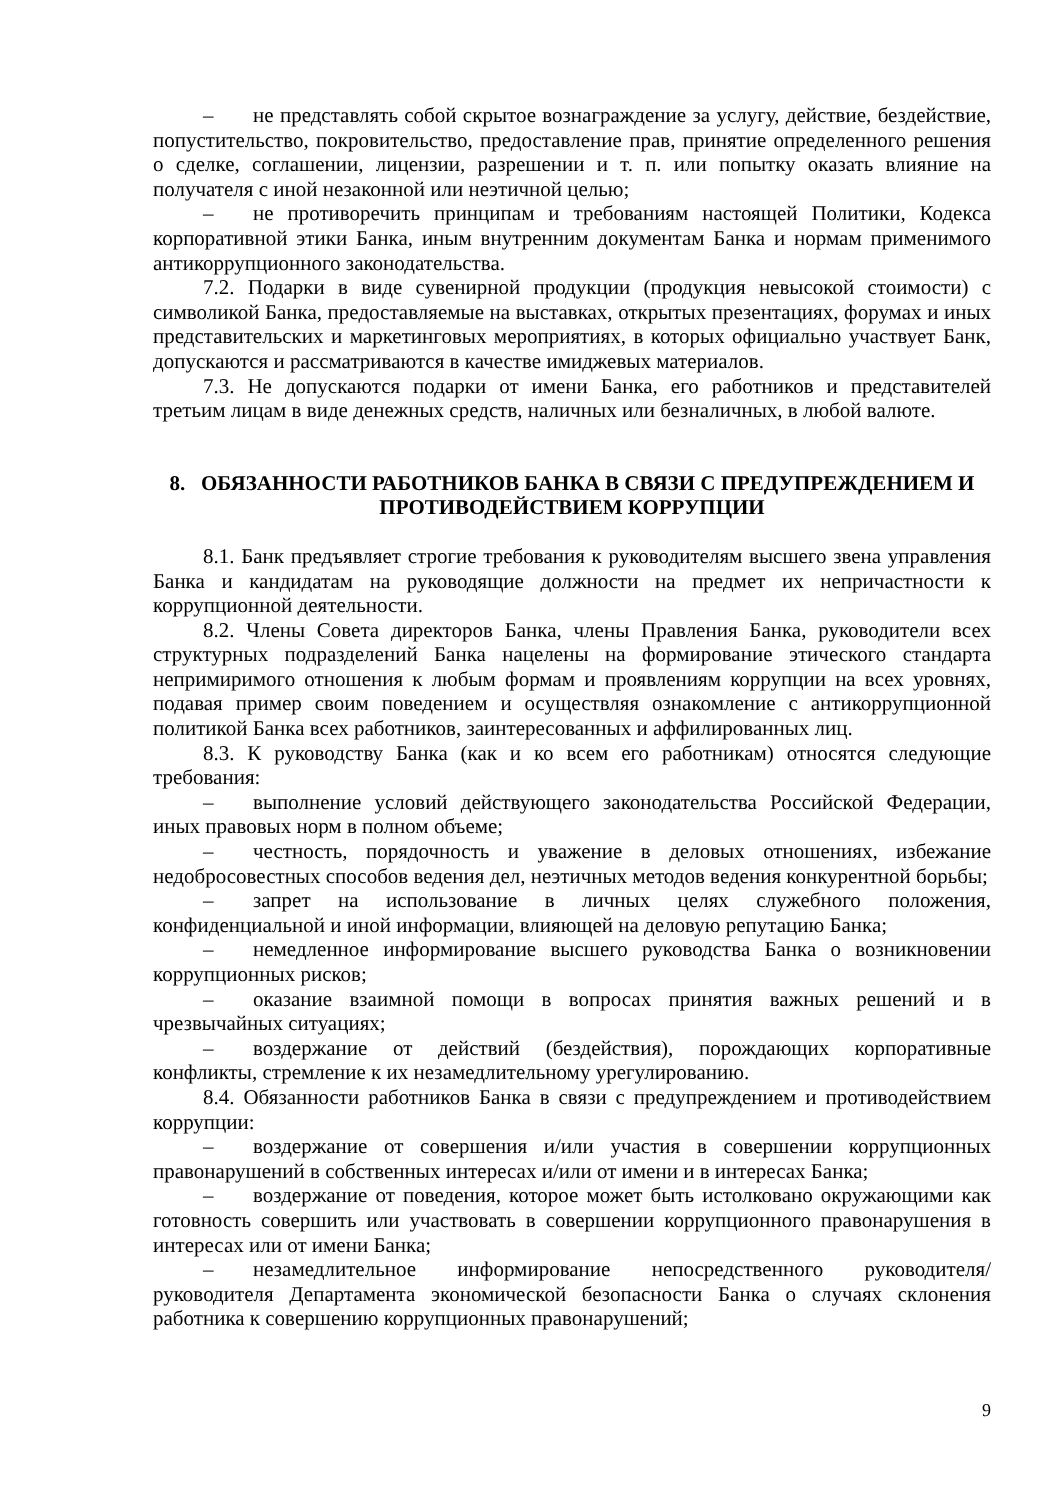– не представлять собой скрытое вознаграждение за услугу, действие, бездействие, попустительство, покровительство, предоставление прав, принятие определенного решения о сделке, соглашении, лицензии, разрешении и т. п. или попытку оказать влияние на получателя с иной незаконной или неэтичной целью;
– не противоречить принципам и требованиям настоящей Политики, Кодекса корпоративной этики Банка, иным внутренним документам Банка и нормам применимого антикоррупционного законодательства.
7.2. Подарки в виде сувенирной продукции (продукция невысокой стоимости) с символикой Банка, предоставляемые на выставках, открытых презентациях, форумах и иных представительских и маркетинговых мероприятиях, в которых официально участвует Банк, допускаются и рассматриваются в качестве имиджевых материалов.
7.3. Не допускаются подарки от имени Банка, его работников и представителей третьим лицам в виде денежных средств, наличных или безналичных, в любой валюте.
8. ОБЯЗАННОСТИ РАБОТНИКОВ БАНКА В СВЯЗИ С ПРЕДУПРЕЖДЕНИЕМ И ПРОТИВОДЕЙСТВИЕМ КОРРУПЦИИ
8.1. Банк предъявляет строгие требования к руководителям высшего звена управления Банка и кандидатам на руководящие должности на предмет их непричастности к коррупционной деятельности.
8.2. Члены Совета директоров Банка, члены Правления Банка, руководители всех структурных подразделений Банка нацелены на формирование этического стандарта непримиримого отношения к любым формам и проявлениям коррупции на всех уровнях, подавая пример своим поведением и осуществляя ознакомление с антикоррупционной политикой Банка всех работников, заинтересованных и аффилированных лиц.
8.3. К руководству Банка (как и ко всем его работникам) относятся следующие требования:
– выполнение условий действующего законодательства Российской Федерации, иных правовых норм в полном объеме;
– честность, порядочность и уважение в деловых отношениях, избежание недобросовестных способов ведения дел, неэтичных методов ведения конкурентной борьбы;
– запрет на использование в личных целях служебного положения, конфиденциальной и иной информации, влияющей на деловую репутацию Банка;
– немедленное информирование высшего руководства Банка о возникновении коррупционных рисков;
– оказание взаимной помощи в вопросах принятия важных решений и в чрезвычайных ситуациях;
– воздержание от действий (бездействия), порождающих корпоративные конфликты, стремление к их незамедлительному урегулированию.
8.4. Обязанности работников Банка в связи с предупреждением и противодействием коррупции:
– воздержание от совершения и/или участия в совершении коррупционных правонарушений в собственных интересах и/или от имени и в интересах Банка;
– воздержание от поведения, которое может быть истолковано окружающими как готовность совершить или участвовать в совершении коррупционного правонарушения в интересах или от имени Банка;
– незамедлительное информирование непосредственного руководителя/ руководителя Департамента экономической безопасности Банка о случаях склонения работника к совершению коррупционных правонарушений;
9